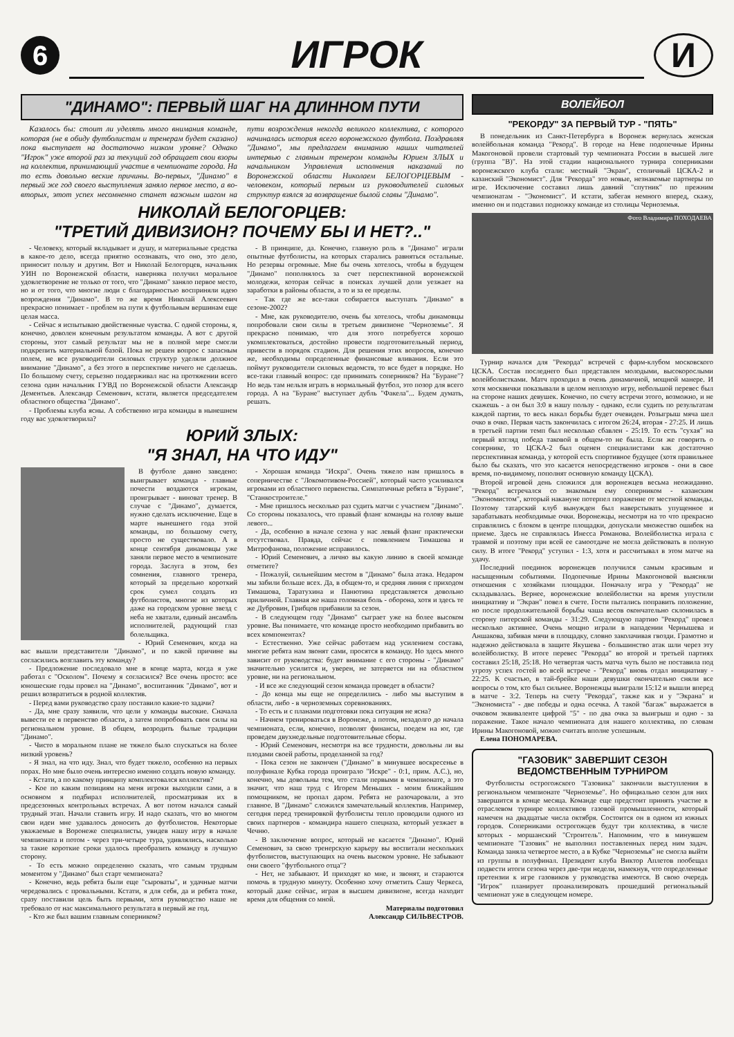6
ИГРОК И
"ДИНАМО": ПЕРВЫЙ ШАГ НА ДЛИННОМ ПУТИ
Казалось бы: стоит ли уделять много внимания команде, которая (не в обиду футболистам и тренерам будет сказано) пока выступает на достаточно низком уровне? Однако "Игрок" уже второй раз за текущий год обращает свои взоры на коллектив, принимающий участие в чемпионате города. На то есть довольно веские причины. Во-первых, "Динамо" в первый же год своего выступления заняло первое место, а во-вторых, этот успех несомненно станет важным шагом на пути возрождения некогда великого коллектива, с которого начиналась история всего воронежского футбола. Поздравляя "Динамо", мы предлагаем вниманию наших читателей интервью с главным тренером команды Юрием ЗЛЫХ и начальником Управления исполнения наказаний по Воронежской области Николаем БЕЛОГОРЦЕВЫМ - человеком, который первым из руководителей силовых структур взялся за возвращение былой славы "Динамо".
НИКОЛАЙ БЕЛОГОРЦЕВ:
"ТРЕТИЙ ДИВИЗИОН? ПОЧЕМУ БЫ И НЕТ?.."
- Человеку, который вкладывает и душу, и материальные средства в какое-то дело, всегда приятно осознавать, что оно, это дело, приносит пользу и другим. Вот и Николай Белогорцев, начальник УИН по Воронежской области, наверняка получил моральное удовлетворение не только от того, что "Динамо" заняло первое место, но и от того, что многие люди с благодарностью восприняли идею возрождения "Динамо". В то же время Николай Алексеевич прекрасно понимает - проблем на пути к футбольным вершинам еще целая масса.
- Сейчас я испытываю двойственные чувства. С одной стороны, я, конечно, доволен конечным результатом команды. А вот с другой стороны, этот самый результат мы не в полной мере смогли подкрепить материальной базой. Пока не решен вопрос с запасным полем, не все руководители силовых структур уделяли должное внимание "Динамо", а без этого в перспективе ничего не сделаешь. По большому счету, серьезно поддерживал нас на протяжении всего сезона один начальник ГУВД по Воронежской области Александр Дементьев. Александр Семенович, кстати, является председателем областного общества "Динамо".
- Проблемы клуба ясны. А собственно игра команды в нынешнем году вас удовлетворила?
- В принципе, да. Конечно, главную роль в "Динамо" играли опытные футболисты, на которых старались равняться остальные. Но резервы огромные. Мне бы очень хотелось, чтобы в будущем "Динамо" пополнялось за счет перспективной воронежской молодежи, которая сейчас в поисках лучшей доли уезжает на заработки в районы области, а то и за ее пределы.
- Так где же все-таки собирается выступать "Динамо" в сезоне-2002?
- Мне, как руководителю, очень бы хотелось, чтобы динамовцы попробовали свои силы в третьем дивизионе "Черноземье". Я прекрасно понимаю, что для этого потребуется хорошо укомплектоваться, достойно провести подготовительный период, привести в порядок стадион. Для решения этих вопросов, конечно же, необходимы определенные финансовые вливания. Если это поймут руководители силовых ведомств, то все будет в порядке. Но все-таки главный вопрос: где принимать соперников? На "Буране"? Но ведь там нельзя играть в нормальный футбол, это позор для всего города. А на "Буране" выступает дубль "Факела"... Будем думать, решать.
ЮРИЙ ЗЛЫХ:
"Я ЗНАЛ, НА ЧТО ИДУ"
В футболе давно заведено: выигрывает команда - главные почести воздаются игрокам, проигрывает - виноват тренер. В случае с "Динамо", думается, нужно сделать исключение. Еще в марте нынешнего года этой команды, по большому счету, просто не существовало. А в конце сентября динамовцы уже заняли первое место в чемпионате города. Заслуга в этом, без сомнения, главного тренера, который за предельно короткий срок сумел создать из футболистов, многие из которых даже на городском уровне звезд с неба не хватали, единый ансамбль исполнителей, радующий глаз болельщика.
- Юрий Семенович, когда на вас вышли представители "Динамо", и по какой причине вы согласились возглавить эту команду?
- Предложение последовало мне в конце марта, когда я уже работал с "Осколом". Почему я согласился? Все очень просто: все юношеские годы провел на "Динамо", воспитанник "Динамо", вот и решил возвратиться в родной коллектив.
- Перед вами руководство сразу поставило какие-то задачи?
- Да, мне сразу заявили, что цели у команды высокие. Сначала вывести ее в первенство области, а затем попробовать свои силы на региональном уровне. В общем, возродить былые традиции "Динамо".
- Чисто в моральном плане не тяжело было спускаться на более низкий уровень?
- Я знал, на что иду. Знал, что будет тяжело, особенно на первых порах. Но мне было очень интересно именно создать новую команду.
- Кстати, а по какому принципу комплектовался коллектив?
- Кое по каким позициям на меня игроки выходили сами, а в основном я подбирал исполнителей, просматривая их в предсезонных контрольных встречах. А вот потом начался самый трудный этап. Начали ставить игру. И надо сказать, что во многом свои идеи мне удавалось доносить до футболистов. Некоторые уважаемые в Воронеже специалисты, увидев нашу игру в начале чемпионата и потом - через три-четыре тура, удивлялись, насколько за такие короткие сроки удалось преобразить команду в лучшую сторону.
- То есть можно определенно сказать, что самым трудным моментом у "Динамо" был старт чемпионата?
- Конечно, ведь ребята были еще "сыроваты", и удачные матчи чередовались с провальными. Кстати, я для себя, да и ребята тоже, сразу поставили цель быть первыми, хотя руководство наше не требовало от нас максимального результата в первый же год.
- Кто же был вашим главным соперником?
- Хорошая команда "Искра". Очень тяжело нам пришлось в соперничестве с "Локомотивом-Россией", который часто усиливался игроками из областного первенства. Симпатичные ребята в "Буране", "Станкостроителе."
- Мне пришлось несколько раз судить матчи с участием "Динамо". Со стороны показалось, что правый фланг команды на голову выше левого...
- Да, особенно в начале сезона у нас левый фланг практически отсутствовал. Правда, сейчас с появлением Тимашова и Митрофанова, положение исправилось.
- Юрий Семенович, а лично вы какую линию в своей команде отметите?
- Пожалуй, сильнейшим местом в "Динамо" была атака. Недаром мы забили больше всех. Да, в общем-то, и средняя линия с приходом Тимашова, Таратухина и Панютина представляется довольно приличной. Главная же наша головная боль - оборона, хотя и здесь те же Дубровин, Грибцов прибавили за сезон.
- В следующем году "Динамо" сыграет уже на более высоком уровне. Вы понимаете, что команде просто необходимо прибавить во всех компонентах?
- Естественно. Уже сейчас работаем над усилением состава, многие ребята нам звонят сами, просятся в команду. Но здесь много зависит от руководства: будет внимание с его стороны - "Динамо" значительно усилится и, уверен, не затеряется ни на областном уровне, ни на региональном.
- И все же следующий сезон команда проведет в области?
- До конца мы еще не определились - либо мы выступим в области, либо - в черноземных соревнованиях.
- То есть и с планами подготовки пока ситуация не ясна?
- Начнем тренироваться в Воронеже, а потом, незадолго до начала чемпионата, если, конечно, позволят финансы, поедем на юг, где проведем двухнедельные подготовительные сборы.
- Юрий Семенович, несмотря на все трудности, довольны ли вы плодами своей работы, проделанной за год?
- Пока сезон не закончен ("Динамо" в минувшее воскресенье в полуфинале Кубка города проиграло "Искре" - 0:1, прим. А.С.), но, конечно, мы довольны тем, что стали первыми в чемпионате, а это значит, что наш труд с Игорем Меньших - моим ближайшим помощником, не пропал даром. Ребята не разочаровали, а это главное. В "Динамо" сложился замечательный коллектив. Например, сегодня перед тренировкой футболисты тепло проводили одного из своих партнеров - командира нашего спецназа, который уезжает в Чечню.
- В заключение вопрос, который не касается "Динамо". Юрий Семенович, за свою тренерскую карьеру вы воспитали нескольких футболистов, выступающих на очень высоком уровне. Не забывают они своего "футбольного отца"?
- Нет, не забывают. И приходят ко мне, и звонят, и стараются помочь в трудную минуту. Особенно хочу отметить Сашу Черкеса, который даже сейчас, играя в высшем дивизионе, всегда находит время для общения со мной.
Материалы подготовил
Александр СИЛЬВЕСТРОВ.
ВОЛЕЙБОЛ
"РЕКОРДУ" ЗА ПЕРВЫЙ ТУР - "ПЯТЬ"
В понедельник из Санкт-Петербурга в Воронеж вернулась женская волейбольная команда "Рекорд". В городе на Неве подопечные Ирины Макогоновой провели стартовый тур чемпионата России в высшей лиге (группа "В)". На этой стадии национального турнира соперниками воронежского клуба стали: местный "Экран", столичный ЦСКА-2 и казанский "Экономист". Для "Рекорда" это новые, незнакомые партнеры по игре. Исключение составил лишь давний "спутник" по прежним чемпионатам - "Экономист". И кстати, забегая немного вперед, скажу, именно он и подставил подножку команде из столицы Черноземья.
Фото Владимира ПОХОДАЕВА
Турнир начался для "Рекорда" встречей с фарм-клубом московского ЦСКА. Состав последнего был представлен молодыми, высокорослыми волейболистками. Матч проходил в очень динамичной, мощной манере. И хотя москвички показывали в целом неплохую игру, небольшой перевес был на стороне наших девушек. Конечно, по счету встречи этого, возможно, и не скажешь - а он был 3:0 в нашу пользу - однако, если судить по результатам каждой партии, то весь накал борьбы будет очевиден. Розыгрыш мяча шел очко в очко. Первая часть закончилась с итогом 26:24, вторая - 27:25. И лишь в третьей партии темп был несколько сбавлен - 25:19. То есть "сухая" на первый взгляд победа таковой в общем-то не была. Если же говорить о сопернике, то ЦСКА-2 был оценен специалистами как достаточно перспективная команда, у которой есть спортивное будущее (хотя правильнее было бы сказать, что это касается непосредственно игроков - они в свое время, по-видимому, пополнят основную команду ЦСКА).
Второй игровой день сложился для воронежцев весьма неожиданно. "Рекорд" встречался со знакомым ему соперником - казанским "Экономистом", который накануне потерпел поражение от местной команды. Поэтому татарский клуб вынужден был наверстывать упущенное и зарабатывать необходимые очки. Воронежцы, несмотря на то что прекрасно справлялись с блоком в центре площадки, допускали множество ошибок на приеме. Здесь не справлялась Инесса Романова. Волейболистка играла с травмой и поэтому при всей ее самоотдаче не могла действовать в полную силу. В итоге "Рекорд" уступил - 1:3, хотя и рассчитывал в этом матче на удачу.
Последний поединок воронежцев получился самым красивым и насыщенным событиями. Подопечные Ирины Макогоновой выясняли отношения с хозяйками площадки. Поначалу игра у "Рекорда" не складывалась. Вернее, воронежские волейболистки на время упустили инициативу и "Экран" повел в счете. Гости пытались поправить положение, но после продолжительной борьбы чаша весов окончательно склонилась в сторону питерской команды - 31:29. Следующую партию "Рекорд" провел несколько активнее. Очень мощно играли в нападении Чернышева и Аншакова, забивая мячи в площадку, словно заколачивая гвозди. Грамотно и надежно действовала в защите Якушева - большинство атак шли через эту волейболистку. В итоге перевес "Рекорда" во второй и третьей партиях составил 25:18, 25:18. Но четвертая часть матча чуть было не поставила под угрозу успех гостей во всей встрече - "Рекорд" вновь отдал инициативу - 22:25. К счастью, в тай-брейке наши девушки окончательно сняли все вопросы о том, кто был сильнее. Воронежцы выиграли 15:12 и вышли вперед в матче - 3:2. Теперь на счету "Рекорда", также как и у "Экрана" и "Экономиста" - две победы и одна осечка. А такой "багаж" выражается в очковом эквиваленте цифрой "5" - по два очка за выигрыш и одно - за поражение. Такое начало чемпионата для нашего коллектива, по словам Ирины Макогоновой, можно считать вполне успешным.
Елена ПОНОМАРЕВА.
"ГАЗОВИК" ЗАВЕРШИТ СЕЗОН ВЕДОМСТВЕННЫМ ТУРНИРОМ
Футболисты острогожского "Газовика" закончили выступления в региональном чемпионате "Черноземье". Но официально сезон для них завершится в конце месяца. Команде еще предстоит принять участие в отраслевом турнире коллективов газовой промышленности, который намечен на двадцатые числа октября. Состоится он в одном из южных городов. Соперниками острогожцев будут три коллектива, в числе которых - моршанский "Строитель". Напомним, что в минувшем чемпионате "Газовик" не выполнил поставленных перед ним задач. Команда заняла четвертое место, а в Кубке "Черноземья" не смогла выйти из группы в полуфинал. Президент клуба Виктор Аплетов пообещал подвести итоги сезона через две-три недели, намекнув, что определенные претензии к игре газовиков у руководства имеются. В свою очередь "Игрок" планирует проанализировать прошедший региональный чемпионат уже в следующем номере.